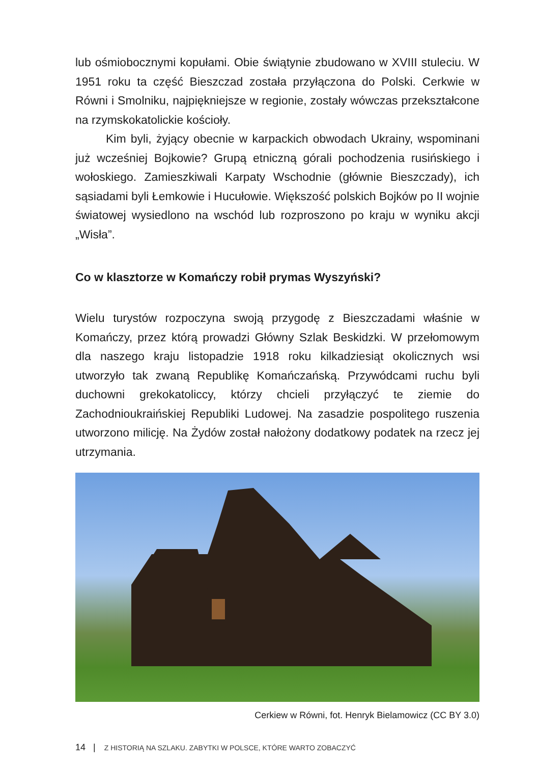lub ośmiobocznymi kopułami. Obie świątynie zbudowano w XVIII stuleciu. W 1951 roku ta część Bieszczad została przyłączona do Polski. Cerkwie w Równi i Smolniku, najpiękniejsze w regionie, zostały wówczas przekształcone na rzymskokatolickie kościoły.
Kim byli, żyjący obecnie w karpackich obwodach Ukrainy, wspominani już wcześniej Bojkowie? Grupą etniczną górali pochodzenia rusińskiego i wołoskiego. Zamieszkiwali Karpaty Wschodnie (głównie Bieszczady), ich sąsiadami byli Łemkowie i Hucułowie. Większość polskich Bojków po II wojnie światowej wysiedlono na wschód lub rozproszono po kraju w wyniku akcji „Wisła”.
Co w klasztorze w Komańczy robił prymas Wyszyński?
Wielu turystów rozpoczyna swoją przygodę z Bieszczadami właśnie w Komańczy, przez którą prowadzi Główny Szlak Beskidzki. W przełomowym dla naszego kraju listopadzie 1918 roku kilkadziesiąt okolicznych wsi utworzyło tak zwaną Republikę Komańczańską. Przywódcami ruchu byli duchowni grekokatoliccy, którzy chcieli przyłączyć te ziemie do Zachodnioukraińskiej Republiki Ludowej. Na zasadzie pospolitego ruszenia utworzono milicję. Na Żydów został nałożony dodatkowy podatek na rzecz jej utrzymania.
Cerkiew w Równi, fot. Henryk Bielamowicz (CC BY 3.0)
14 | Z HISTORIĄ NA SZLAKU. ZABYTKI W POLSCE, KTÓRE WARTO ZOBACZYĆ